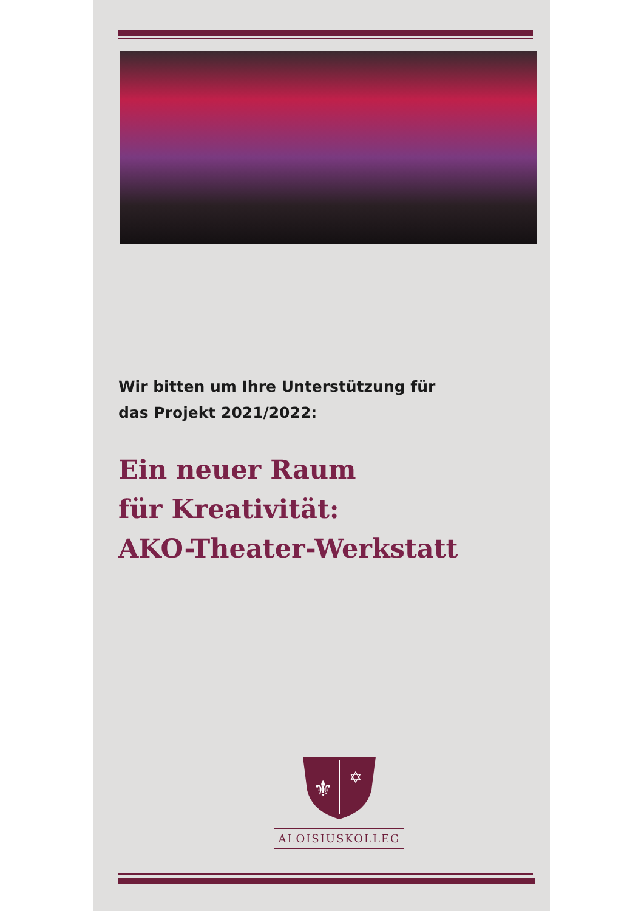Wir bitten um Ihre Unterstützung für
das Projekt 2021/2022:
Ein neuer Raum
für Kreativität:
AKO-Theater-Werkstatt
⚜
✡
ALOISIUSKOLLEG